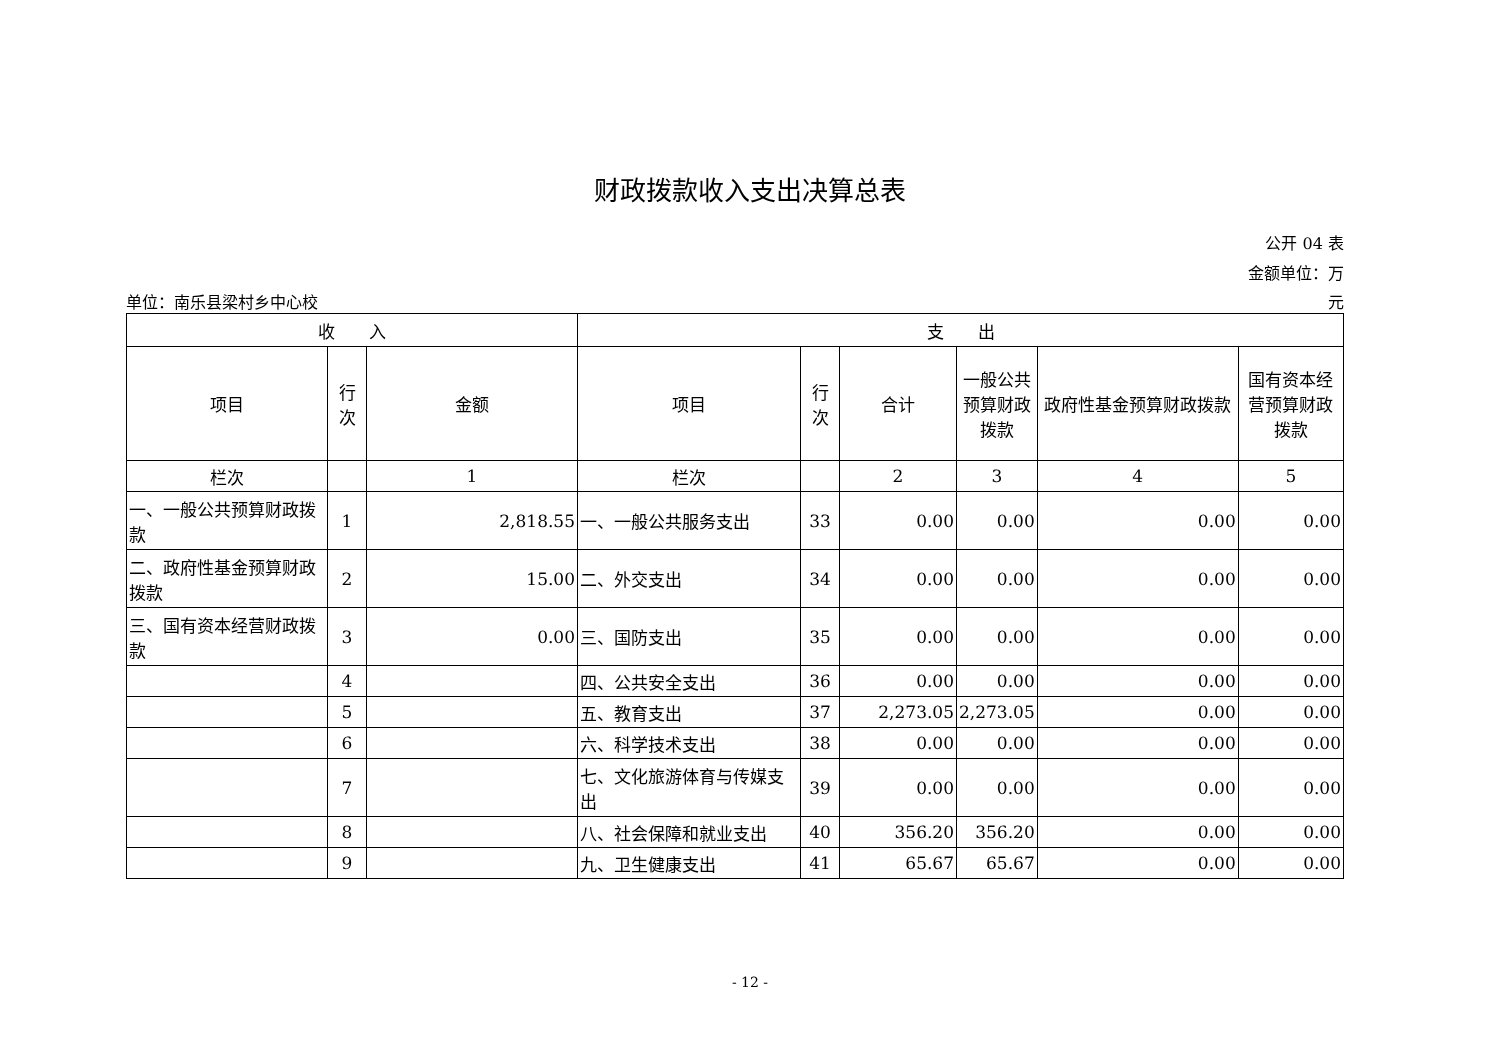财政拨款收入支出决算总表
公开 04 表
金额单位：万
单位：南乐县梁村乡中心校 元
| 收 入 | | | 支 出 | | | | | |
| --- | --- | --- | --- | --- | --- | --- | --- | --- |
| 项目 | 行 次 | 金额 | 项目 | 行 次 | 合计 | 一般公共预算财政拨款 | 政府性基金预算财政拨款 | 国有资本经营预算财政拨款 |
| 栏次 | | 1 | 栏次 | | 2 | 3 | 4 | 5 |
| 一、一般公共预算财政拨款 | 1 | 2,818.55 | 一、一般公共服务支出 | 33 | 0.00 | 0.00 | 0.00 | 0.00 |
| 二、政府性基金预算财政拨款 | 2 | 15.00 | 二、外交支出 | 34 | 0.00 | 0.00 | 0.00 | 0.00 |
| 三、国有资本经营财政拨款 | 3 | 0.00 | 三、国防支出 | 35 | 0.00 | 0.00 | 0.00 | 0.00 |
| | 4 | | 四、公共安全支出 | 36 | 0.00 | 0.00 | 0.00 | 0.00 |
| | 5 | | 五、教育支出 | 37 | 2,273.05 | 2,273.05 | 0.00 | 0.00 |
| | 6 | | 六、科学技术支出 | 38 | 0.00 | 0.00 | 0.00 | 0.00 |
| | 7 | | 七、文化旅游体育与传媒支出 | 39 | 0.00 | 0.00 | 0.00 | 0.00 |
| | 8 | | 八、社会保障和就业支出 | 40 | 356.20 | 356.20 | 0.00 | 0.00 |
| | 9 | | 九、卫生健康支出 | 41 | 65.67 | 65.67 | 0.00 | 0.00 |
- 12 -